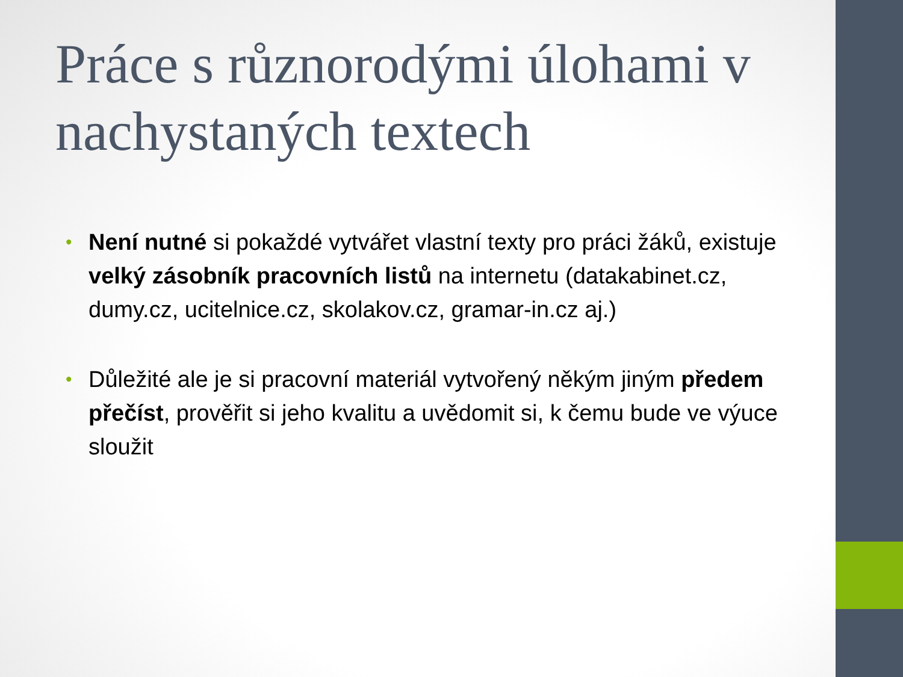Práce s různorodými úlohami v nachystaných textech
• Není nutné si pokaždé vytvářet vlastní texty pro práci žáků, existuje velký zásobník pracovních listů na internetu (datakabinet.cz, dumy.cz, ucitelnice.cz, skolakov.cz, gramar-in.cz aj.)
• Důležité ale je si pracovní materiál vytvořený někým jiným předem přečíst, prověřit si jeho kvalitu a uvědomit si, k čemu bude ve výuce sloužit